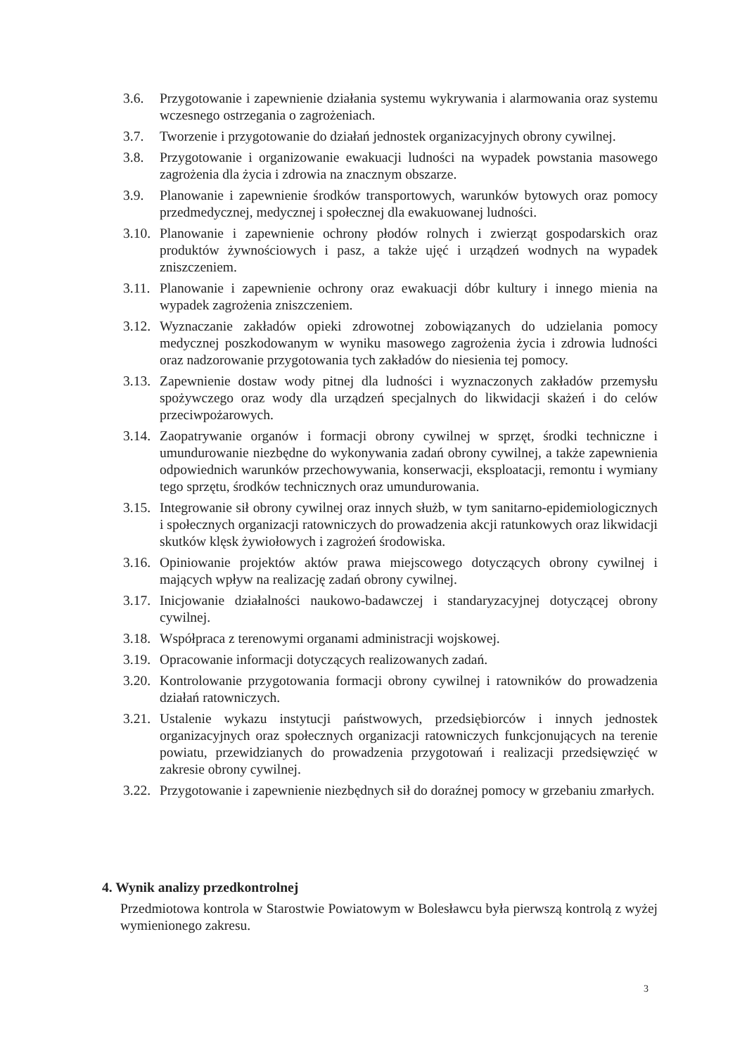3.6. Przygotowanie i zapewnienie działania systemu wykrywania i alarmowania oraz systemu wczesnego ostrzegania o zagrożeniach.
3.7. Tworzenie i przygotowanie do działań jednostek organizacyjnych obrony cywilnej.
3.8. Przygotowanie i organizowanie ewakuacji ludności na wypadek powstania masowego zagrożenia dla życia i zdrowia na znacznym obszarze.
3.9. Planowanie i zapewnienie środków transportowych, warunków bytowych oraz pomocy przedmedycznej, medycznej i społecznej dla ewakuowanej ludności.
3.10. Planowanie i zapewnienie ochrony płodów rolnych i zwierząt gospodarskich oraz produktów żywnościowych i pasz, a także ujęć i urządzeń wodnych na wypadek zniszczeniem.
3.11. Planowanie i zapewnienie ochrony oraz ewakuacji dóbr kultury i innego mienia na wypadek zagrożenia zniszczeniem.
3.12. Wyznaczanie zakładów opieki zdrowotnej zobowiązanych do udzielania pomocy medycznej poszkodowanym w wyniku masowego zagrożenia życia i zdrowia ludności oraz nadzorowanie przygotowania tych zakładów do niesienia tej pomocy.
3.13. Zapewnienie dostaw wody pitnej dla ludności i wyznaczonych zakładów przemysłu spożywczego oraz wody dla urządzeń specjalnych do likwidacji skażeń i do celów przeciwpożarowych.
3.14. Zaopatrywanie organów i formacji obrony cywilnej w sprzęt, środki techniczne i umundurowanie niezbędne do wykonywania zadań obrony cywilnej, a także zapewnienia odpowiednich warunków przechowywania, konserwacji, eksploatacji, remontu i wymiany tego sprzętu, środków technicznych oraz umundurowania.
3.15. Integrowanie sił obrony cywilnej oraz innych służb, w tym sanitarno-epidemiologicznych i społecznych organizacji ratowniczych do prowadzenia akcji ratunkowych oraz likwidacji skutków klęsk żywiołowych i zagrożeń środowiska.
3.16. Opiniowanie projektów aktów prawa miejscowego dotyczących obrony cywilnej i mających wpływ na realizację zadań obrony cywilnej.
3.17. Inicjowanie działalności naukowo-badawczej i standaryzacyjnej dotyczącej obrony cywilnej.
3.18. Współpraca z terenowymi organami administracji wojskowej.
3.19. Opracowanie informacji dotyczących realizowanych zadań.
3.20. Kontrolowanie przygotowania formacji obrony cywilnej i ratowników do prowadzenia działań ratowniczych.
3.21. Ustalenie wykazu instytucji państwowych, przedsiębiorców i innych jednostek organizacyjnych oraz społecznych organizacji ratowniczych funkcjonujących na terenie powiatu, przewidzianych do prowadzenia przygotowań i realizacji przedsięwzięć w zakresie obrony cywilnej.
3.22. Przygotowanie i zapewnienie niezbędnych sił do doraźnej pomocy w grzebaniu zmarłych.
4. Wynik analizy przedkontrolnej
Przedmiotowa kontrola w Starostwie Powiatowym w Bolesławcu była pierwszą kontrolą z wyżej wymienionego zakresu.
3